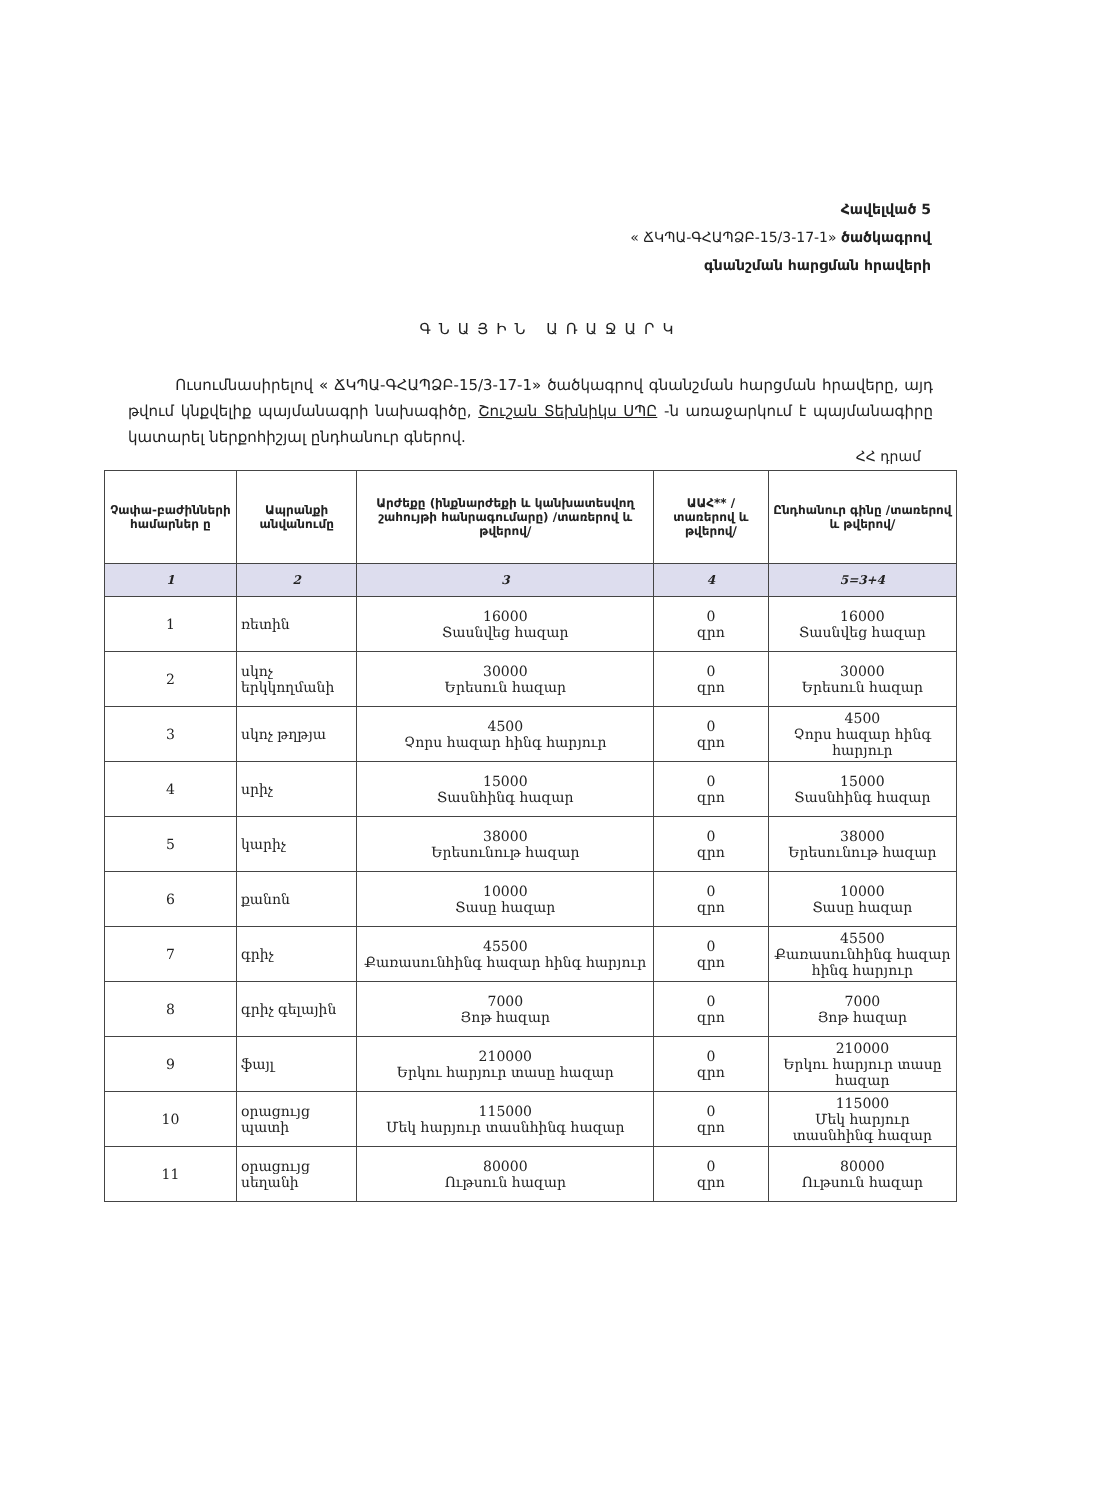Հավելված 5
« ՃԿՊԱ-ԳՀԱՊՁԲ-15/3-17-1» ծածկագրով
գնանշման հարցման հրավերի
ԳՆԱՅԻՆ ԱՌԱՋԱՐԿ
Ուսումնասիրելով « ՃԿՊԱ-ԳՀԱՊՁԲ-15/3-17-1» ծածկագրով գնանշման հարցման հրավերը, այդ թվում կնքվելիք պայմանագրի նախագիծը, Շուշան Տեխնիկս ՍՊԸ -ն առաջարկում է պայմանագիրը կատարել ներքոհիշյալ ընդհանուր գներով.
ՀՀ դրամ
| Չափա-բաժինների համարներ ը | Ապրանքի անվանումը | Արժեքը (ինքնարժեքի և կանխատեսվող շահույթի հանրագումարը) /տառերով և թվերով/ | ԱԱՀ** /տառերով և թվերով/ | Ընդհանուր գինը /տառերով և թվերով/ |
| --- | --- | --- | --- | --- |
| 1 | 2 | 3 | 4 | 5=3+4 |
| 1 | ռետին | 16000 Տասնվեց հազար | 0 զրո | 16000 Տասնվեց հազար |
| 2 | սկոչ երկկողմանի | 30000 Երեսուն հազար | 0 զրո | 30000 Երեսուն հազար |
| 3 | սկոչ թղթյա | 4500 Չորս հազար հինգ հարյուր | 0 զրո | 4500 Չորս հազար հինգ հարյուր |
| 4 | սրիչ | 15000 Տասնհինգ հազար | 0 զրո | 15000 Տասնհինգ հազար |
| 5 | կարիչ | 38000 Երեսունութ հազար | 0 զրո | 38000 Երեսունութ հազար |
| 6 | քանոն | 10000 Տասը հազար | 0 զրո | 10000 Տասը հազար |
| 7 | գրիչ | 45500 Քառասունհինգ հազար հինգ հարյուր | 0 զրո | 45500 Քառասունհինգ հազար հինգ հարյուր |
| 8 | գրիչ գելային | 7000 Յոթ հազար | 0 զրո | 7000 Յոթ հազար |
| 9 | ֆայլ | 210000 Երկու հարյուր տասը հազար | 0 զրո | 210000 Երկու հարյուր տասը հազար |
| 10 | օրացույց պատի | 115000 Մեկ հարյուր տասնհինգ հազար | 0 զրո | 115000 Մեկ հարյուր տասնհինգ հազար |
| 11 | օրացույց սեղանի | 80000 Ութսուն հազար | 0 զրո | 80000 Ութսուն հազար |